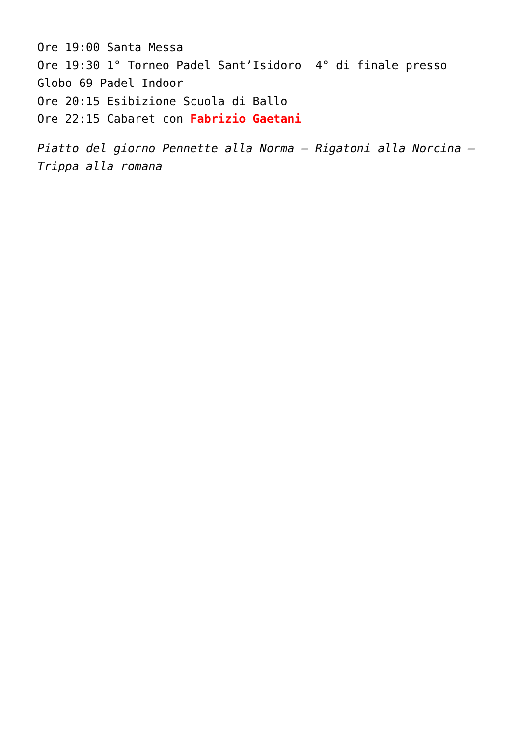Ore 19:00 Santa Messa
Ore 19:30 1° Torneo Padel Sant’Isidoro 4° di finale presso Globo 69 Padel Indoor
Ore 20:15 Esibizione Scuola di Ballo
Ore 22:15 Cabaret con Fabrizio Gaetani
Piatto del giorno Pennette alla Norma – Rigatoni alla Norcina – Trippa alla romana